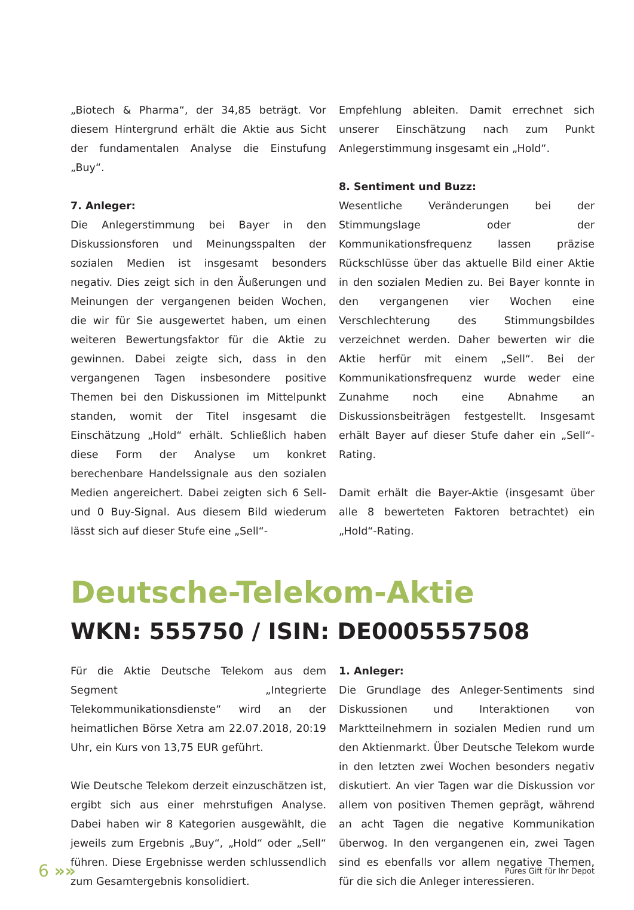„Biotech & Pharma“, der 34,85 beträgt. Vor diesem Hintergrund erhält die Aktie aus Sicht der fundamentalen Analyse die Einstufung „Buy“.
7. Anleger:
Die Anlegerstimmung bei Bayer in den Diskussionsforen und Meinungsspalten der sozialen Medien ist insgesamt besonders negativ. Dies zeigt sich in den Äußerungen und Meinungen der vergangenen beiden Wochen, die wir für Sie ausgewertet haben, um einen weiteren Bewertungsfaktor für die Aktie zu gewinnen. Dabei zeigte sich, dass in den vergangenen Tagen insbesondere positive Themen bei den Diskussionen im Mittelpunkt standen, womit der Titel insgesamt die Einschätzung „Hold“ erhält. Schließlich haben diese Form der Analyse um konkret berechenbare Handelssignale aus den sozialen Medien angereichert. Dabei zeigten sich 6 Sell- und 0 Buy-Signal. Aus diesem Bild wiederum lässt sich auf dieser Stufe eine „Sell“-
Empfehlung ableiten. Damit errechnet sich unserer Einschätzung nach zum Punkt Anlegerstimmung insgesamt ein „Hold“.
8. Sentiment und Buzz:
Wesentliche Veränderungen bei der Stimmungslage oder der Kommunikationsfrequenz lassen präzise Rückschlüsse über das aktuelle Bild einer Aktie in den sozialen Medien zu. Bei Bayer konnte in den vergangenen vier Wochen eine Verschlechterung des Stimmungsbildes verzeichnet werden. Daher bewerten wir die Aktie herfür mit einem „Sell“. Bei der Kommunikationsfrequenz wurde weder eine Zunahme noch eine Abnahme an Diskussionsbeiträgen festgestellt. Insgesamt erhält Bayer auf dieser Stufe daher ein „Sell“-Rating.
Damit erhält die Bayer-Aktie (insgesamt über alle 8 bewerteten Faktoren betrachtet) ein „Hold“-Rating.
Deutsche-Telekom-Aktie
WKN: 555750 / ISIN: DE0005557508
Für die Aktie Deutsche Telekom aus dem Segment „Integrierte Telekommunikationsdienste“ wird an der heimatlichen Börse Xetra am 22.07.2018, 20:19 Uhr, ein Kurs von 13,75 EUR geführt.
Wie Deutsche Telekom derzeit einzuschätzen ist, ergibt sich aus einer mehrstufigen Analyse. Dabei haben wir 8 Kategorien ausgewählt, die jeweils zum Ergebnis „Buy“, „Hold“ oder „Sell“ führen. Diese Ergebnisse werden schlussendlich zum Gesamtergebnis konsolidiert.
1. Anleger:
Die Grundlage des Anleger-Sentiments sind Diskussionen und Interaktionen von Marktteilnehmern in sozialen Medien rund um den Aktienmarkt. Über Deutsche Telekom wurde in den letzten zwei Wochen besonders negativ diskutiert. An vier Tagen war die Diskussion vor allem von positiven Themen geprägt, während an acht Tagen die negative Kommunikation überwog. In den vergangenen ein, zwei Tagen sind es ebenfalls vor allem negative Themen, für die sich die Anleger interessieren.
6 »» Pures Gift für Ihr Depot